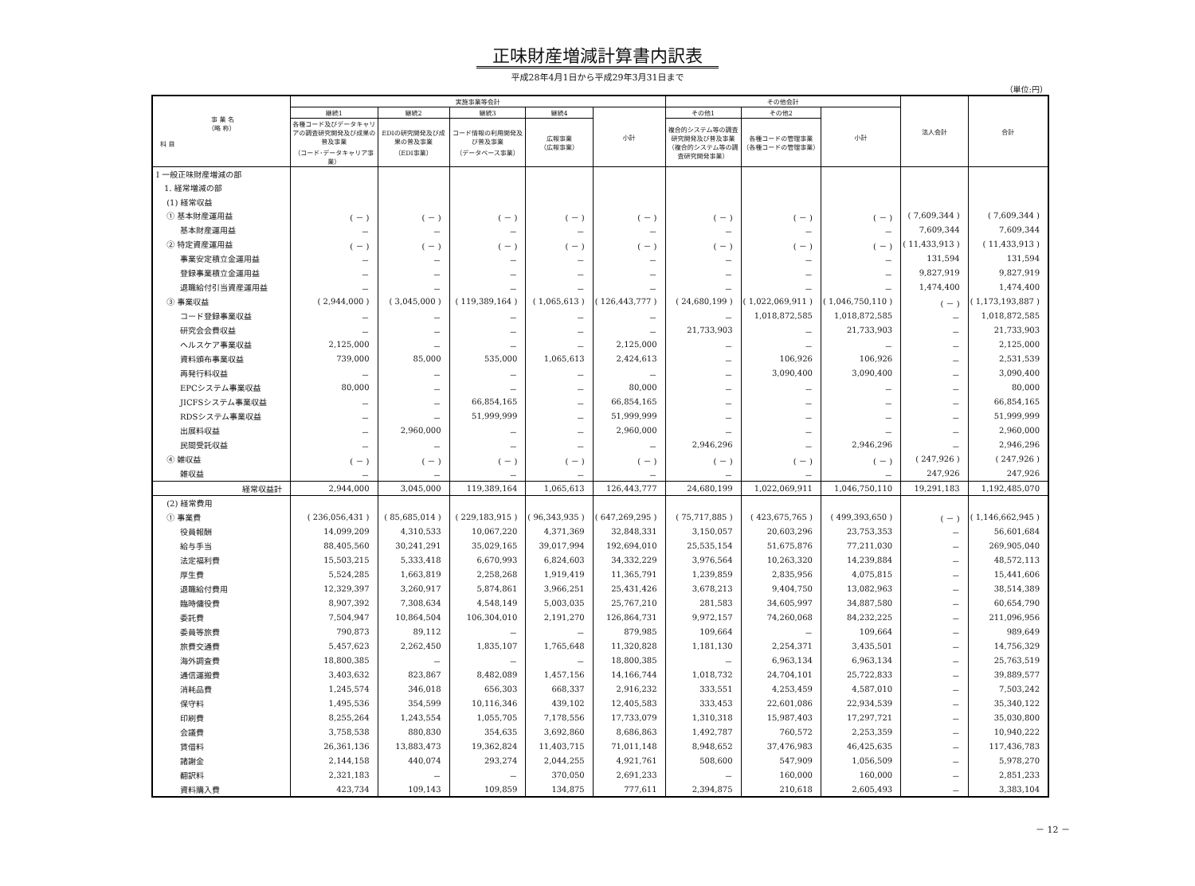正味財産増減計算書内訳表
平成28年4月1日から平成29年3月31日まで
（単位:円）
| 事 業 名 （略 称） 科 目 | 実施事業等会計 | | | | | その他会計 | | | 法人会計 | 合計 |
| --- | --- | --- | --- | --- | --- | --- | --- | --- | --- | --- |
| | 継続1 | 継続2 | 継続3 | 継続4 | 小計 | その他1 | その他2 | 小計 | | |
| | 各種コード及びデータキャリアの調査研究開発及び成果の普及事業 （コード･データキャリア事業） | EDIの研究開発及び成果の普及事業 （EDI事業） | コード情報の利用開発及び普及事業 （データベース事業） | 広報事業 （広報事業） | | 複合的システム等の調査研究開発及び普及事業 （複合的システム等の調査研究開発事業） | 各種コードの管理事業 （各種コードの管理事業） | | | |
| Ⅰ 一般正味財産増減の部 | | | | | | | | | | |
| 1. 経常増減の部 | | | | | | | | | | |
| (1) 経常収益 | | | | | | | | | | |
| ① 基本財産運用益 | ( － ) | ( － ) | ( － ) | ( － ) | ( － ) | ( － ) | ( － ) | ( － ) | ( 7,609,344 ) | ( 7,609,344 ) |
| 基本財産運用益 | － | － | － | － | － | － | － | － | 7,609,344 | 7,609,344 |
| ② 特定資産運用益 | ( － ) | ( － ) | ( － ) | ( － ) | ( － ) | ( － ) | ( － ) | ( － ) | ( 11,433,913 ) | ( 11,433,913 ) |
| 事業安定積立金運用益 | － | － | － | － | － | － | － | － | 131,594 | 131,594 |
| 登録事業積立金運用益 | － | － | － | － | － | － | － | － | 9,827,919 | 9,827,919 |
| 退職給付引当資産運用益 | － | － | － | － | － | － | － | － | 1,474,400 | 1,474,400 |
| ③ 事業収益 | ( 2,944,000 ) | ( 3,045,000 ) | ( 119,389,164 ) | ( 1,065,613 ) | ( 126,443,777 ) | ( 24,680,199 ) | ( 1,022,069,911 ) | ( 1,046,750,110 ) | ( － ) | ( 1,173,193,887 ) |
| コード登録事業収益 | － | － | － | － | － | － | 1,018,872,585 | 1,018,872,585 | － | 1,018,872,585 |
| 研究会会費収益 | － | － | － | － | － | 21,733,903 | － | 21,733,903 | － | 21,733,903 |
| ヘルスケア事業収益 | 2,125,000 | － | － | － | 2,125,000 | － | － | － | － | 2,125,000 |
| 資料頒布事業収益 | 739,000 | 85,000 | 535,000 | 1,065,613 | 2,424,613 | － | 106,926 | 106,926 | － | 2,531,539 |
| 再発行料収益 | － | － | － | － | － | － | 3,090,400 | 3,090,400 | － | 3,090,400 |
| EPCシステム事業収益 | 80,000 | － | － | － | 80,000 | － | － | － | － | 80,000 |
| JICFSシステム事業収益 | － | － | 66,854,165 | － | 66,854,165 | － | － | － | － | 66,854,165 |
| RDSシステム事業収益 | － | － | 51,999,999 | － | 51,999,999 | － | － | － | － | 51,999,999 |
| 出展料収益 | － | 2,960,000 | － | － | 2,960,000 | － | － | － | － | 2,960,000 |
| 民間受託収益 | － | － | － | － | － | 2,946,296 | － | 2,946,296 | － | 2,946,296 |
| ④ 雑収益 | ( － ) | ( － ) | ( － ) | ( － ) | ( － ) | ( － ) | ( － ) | ( － ) | ( 247,926 ) | ( 247,926 ) |
| 雑収益 | － | － | － | － | － | － | － | － | 247,926 | 247,926 |
| 経常収益計 | 2,944,000 | 3,045,000 | 119,389,164 | 1,065,613 | 126,443,777 | 24,680,199 | 1,022,069,911 | 1,046,750,110 | 19,291,183 | 1,192,485,070 |
| (2) 経常費用 | | | | | | | | | | |
| ① 事業費 | ( 236,056,431 ) | ( 85,685,014 ) | ( 229,183,915 ) | ( 96,343,935 ) | ( 647,269,295 ) | ( 75,717,885 ) | ( 423,675,765 ) | ( 499,393,650 ) | ( － ) | ( 1,146,662,945 ) |
| 役員報酬 | 14,099,209 | 4,310,533 | 10,067,220 | 4,371,369 | 32,848,331 | 3,150,057 | 20,603,296 | 23,753,353 | － | 56,601,684 |
| 給与手当 | 88,405,560 | 30,241,291 | 35,029,165 | 39,017,994 | 192,694,010 | 25,535,154 | 51,675,876 | 77,211,030 | － | 269,905,040 |
| 法定福利費 | 15,503,215 | 5,333,418 | 6,670,993 | 6,824,603 | 34,332,229 | 3,976,564 | 10,263,320 | 14,239,884 | － | 48,572,113 |
| 厚生費 | 5,524,285 | 1,663,819 | 2,258,268 | 1,919,419 | 11,365,791 | 1,239,859 | 2,835,956 | 4,075,815 | － | 15,441,606 |
| 退職給付費用 | 12,329,397 | 3,260,917 | 5,874,861 | 3,966,251 | 25,431,426 | 3,678,213 | 9,404,750 | 13,082,963 | － | 38,514,389 |
| 臨時傭役費 | 8,907,392 | 7,308,634 | 4,548,149 | 5,003,035 | 25,767,210 | 281,583 | 34,605,997 | 34,887,580 | － | 60,654,790 |
| 委託費 | 7,504,947 | 10,864,504 | 106,304,010 | 2,191,270 | 126,864,731 | 9,972,157 | 74,260,068 | 84,232,225 | － | 211,096,956 |
| 委員等旅費 | 790,873 | 89,112 | － | － | 879,985 | 109,664 | － | 109,664 | － | 989,649 |
| 旅費交通費 | 5,457,623 | 2,262,450 | 1,835,107 | 1,765,648 | 11,320,828 | 1,181,130 | 2,254,371 | 3,435,501 | － | 14,756,329 |
| 海外調査費 | 18,800,385 | － | － | － | 18,800,385 | － | 6,963,134 | 6,963,134 | － | 25,763,519 |
| 通信運搬費 | 3,403,632 | 823,867 | 8,482,089 | 1,457,156 | 14,166,744 | 1,018,732 | 24,704,101 | 25,722,833 | － | 39,889,577 |
| 消耗品費 | 1,245,574 | 346,018 | 656,303 | 668,337 | 2,916,232 | 333,551 | 4,253,459 | 4,587,010 | － | 7,503,242 |
| 保守料 | 1,495,536 | 354,599 | 10,116,346 | 439,102 | 12,405,583 | 333,453 | 22,601,086 | 22,934,539 | － | 35,340,122 |
| 印刷費 | 8,255,264 | 1,243,554 | 1,055,705 | 7,178,556 | 17,733,079 | 1,310,318 | 15,987,403 | 17,297,721 | － | 35,030,800 |
| 会議費 | 3,758,538 | 880,830 | 354,635 | 3,692,860 | 8,686,863 | 1,492,787 | 760,572 | 2,253,359 | － | 10,940,222 |
| 賃借料 | 26,361,136 | 13,883,473 | 19,362,824 | 11,403,715 | 71,011,148 | 8,948,652 | 37,476,983 | 46,425,635 | － | 117,436,783 |
| 諸謝金 | 2,144,158 | 440,074 | 293,274 | 2,044,255 | 4,921,761 | 508,600 | 547,909 | 1,056,509 | － | 5,978,270 |
| 翻訳料 | 2,321,183 | － | － | 370,050 | 2,691,233 | － | 160,000 | 160,000 | － | 2,851,233 |
| 資料購入費 | 423,734 | 109,143 | 109,859 | 134,875 | 777,611 | 2,394,875 | 210,618 | 2,605,493 | － | 3,383,104 |
－ 12 －